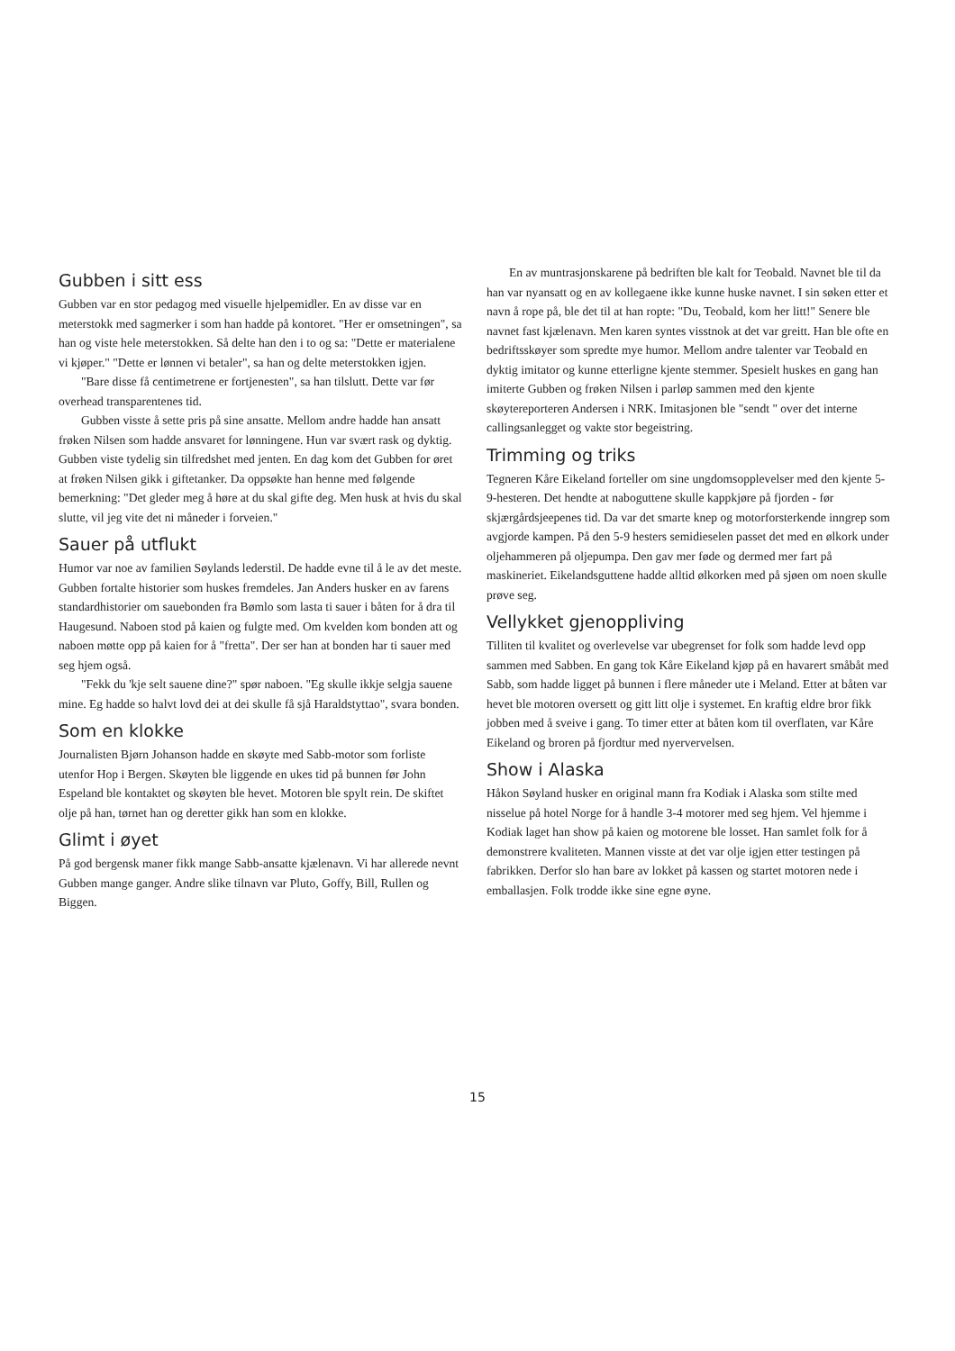Gubben i sitt ess
Gubben var en stor pedagog med visuelle hjelpemidler. En av disse var en meterstokk med sagmerker i som han hadde på kontoret. "Her er omsetningen", sa han og viste hele meterstokken. Så delte han den i to og sa: "Dette er materialene vi kjøper." "Dette er lønnen vi betaler", sa han og delte meterstokken igjen.
"Bare disse få centimetrene er fortjenesten", sa han tilslutt. Dette var før overhead transparentenes tid.
Gubben visste å sette pris på sine ansatte. Mellom andre hadde han ansatt frøken Nilsen som hadde ansvaret for lønningene. Hun var svært rask og dyktig. Gubben viste tydelig sin tilfredshet med jenten. En dag kom det Gubben for øret at frøken Nilsen gikk i giftetanker. Da oppsøkte han henne med følgende bemerkning: "Det gleder meg å høre at du skal gifte deg. Men husk at hvis du skal slutte, vil jeg vite det ni måneder i forveien."
Sauer på utflukt
Humor var noe av familien Søylands lederstil. De hadde evne til å le av det meste. Gubben fortalte historier som huskes fremdeles. Jan Anders husker en av farens standardhistorier om sauebonden fra Bømlo som lasta ti sauer i båten for å dra til Haugesund. Naboen stod på kaien og fulgte med. Om kvelden kom bonden att og naboen møtte opp på kaien for å "fretta". Der ser han at bonden har ti sauer med seg hjem også.
"Fekk du 'kje selt sauene dine?" spør naboen. "Eg skulle ikkje selgja sauene mine. Eg hadde so halvt lovd dei at dei skulle få sjå Haraldstyttao", svara bonden.
Som en klokke
Journalisten Bjørn Johanson hadde en skøyte med Sabb-motor som forliste utenfor Hop i Bergen. Skøyten ble liggende en ukes tid på bunnen før John Espeland ble kontaktet og skøyten ble hevet. Motoren ble spylt rein. De skiftet olje på han, tørnet han og deretter gikk han som en klokke.
Glimt i øyet
På god bergensk maner fikk mange Sabb-ansatte kjælenavn. Vi har allerede nevnt Gubben mange ganger. Andre slike tilnavn var Pluto, Goffy, Bill, Rullen og Biggen.
En av muntrasjonskarene på bedriften ble kalt for Teobald. Navnet ble til da han var nyansatt og en av kollegaene ikke kunne huske navnet. I sin søken etter et navn å rope på, ble det til at han ropte: "Du, Teobald, kom her litt!" Senere ble navnet fast kjælenavn. Men karen syntes visstnok at det var greitt. Han ble ofte en bedriftsskøyer som spredte mye humor. Mellom andre talenter var Teobald en dyktig imitator og kunne etterligne kjente stemmer. Spesielt huskes en gang han imiterte Gubben og frøken Nilsen i parløp sammen med den kjente skøytereporteren Andersen i NRK. Imitasjonen ble "sendt " over det interne callingsanlegget og vakte stor begeistring.
Trimming og triks
Tegneren Kåre Eikeland forteller om sine ungdomsopplevelser med den kjente 5-9-hesteren. Det hendte at naboguttene skulle kappkjøre på fjorden - før skjærgårdsjeepenes tid. Da var det smarte knep og motorforsterkende inngrep som avgjorde kampen. På den 5-9 hesters semidieselen passet det med en ølkork under oljehammeren på oljepumpa. Den gav mer føde og dermed mer fart på maskineriet. Eikelandsguttene hadde alltid ølkorken med på sjøen om noen skulle prøve seg.
Vellykket gjenoppliving
Tilliten til kvalitet og overlevelse var ubegrenset for folk som hadde levd opp sammen med Sabben. En gang tok Kåre Eikeland kjøp på en havarert småbåt med Sabb, som hadde ligget på bunnen i flere måneder ute i Meland. Etter at båten var hevet ble motoren oversett og gitt litt olje i systemet. En kraftig eldre bror fikk jobben med å sveive i gang. To timer etter at båten kom til overflaten, var Kåre Eikeland og broren på fjordtur med nyervervelsen.
Show i Alaska
Håkon Søyland husker en original mann fra Kodiak i Alaska som stilte med nisselue på hotel Norge for å handle 3-4 motorer med seg hjem. Vel hjemme i Kodiak laget han show på kaien og motorene ble losset. Han samlet folk for å demonstrere kvaliteten. Mannen visste at det var olje igjen etter testingen på fabrikken. Derfor slo han bare av lokket på kassen og startet motoren nede i emballasjen. Folk trodde ikke sine egne øyne.
15